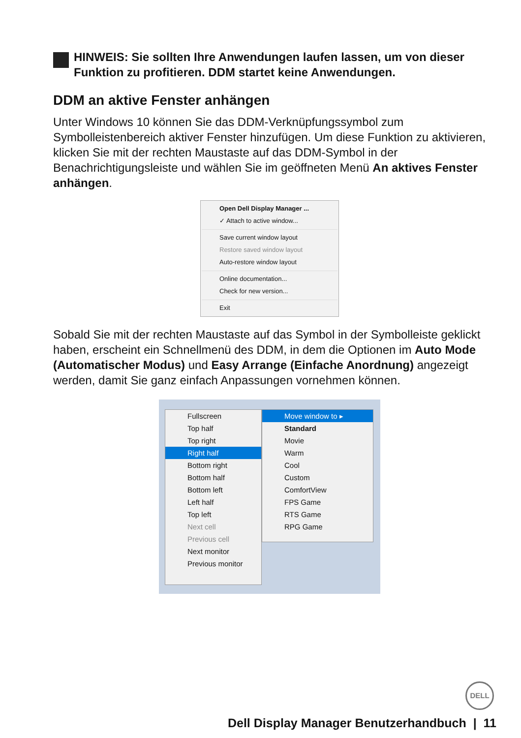HINWEIS: Sie sollten Ihre Anwendungen laufen lassen, um von dieser Funktion zu profitieren. DDM startet keine Anwendungen.
DDM an aktive Fenster anhängen
Unter Windows 10 können Sie das DDM-Verknüpfungssymbol zum Symbolleistenbereich aktiver Fenster hinzufügen. Um diese Funktion zu aktivieren, klicken Sie mit der rechten Maustaste auf das DDM-Symbol in der Benachrichtigungsleiste und wählen Sie im geöffneten Menü An aktives Fenster anhängen.
Open Dell Display Manager ...
✓ Attach to active window...
Save current window layout
Restore saved window layout
Auto-restore window layout
Online documentation...
Check for new version...
Exit
Sobald Sie mit der rechten Maustaste auf das Symbol in der Symbolleiste geklickt haben, erscheint ein Schnellmenü des DDM, in dem die Optionen im Auto Mode (Automatischer Modus) und Easy Arrange (Einfache Anordnung) angezeigt werden, damit Sie ganz einfach Anpassungen vornehmen können.
Fullscreen
Top half
Top right
Right half
Bottom right
Bottom half
Bottom left
Left half
Top left
Next cell
Previous cell
Next monitor
Previous monitor
Move window to ▸
Standard
Movie
Warm
Cool
Custom
ComfortView
FPS Game
RTS Game
RPG Game
DELL
Dell Display Manager Benutzerhandbuch | 11